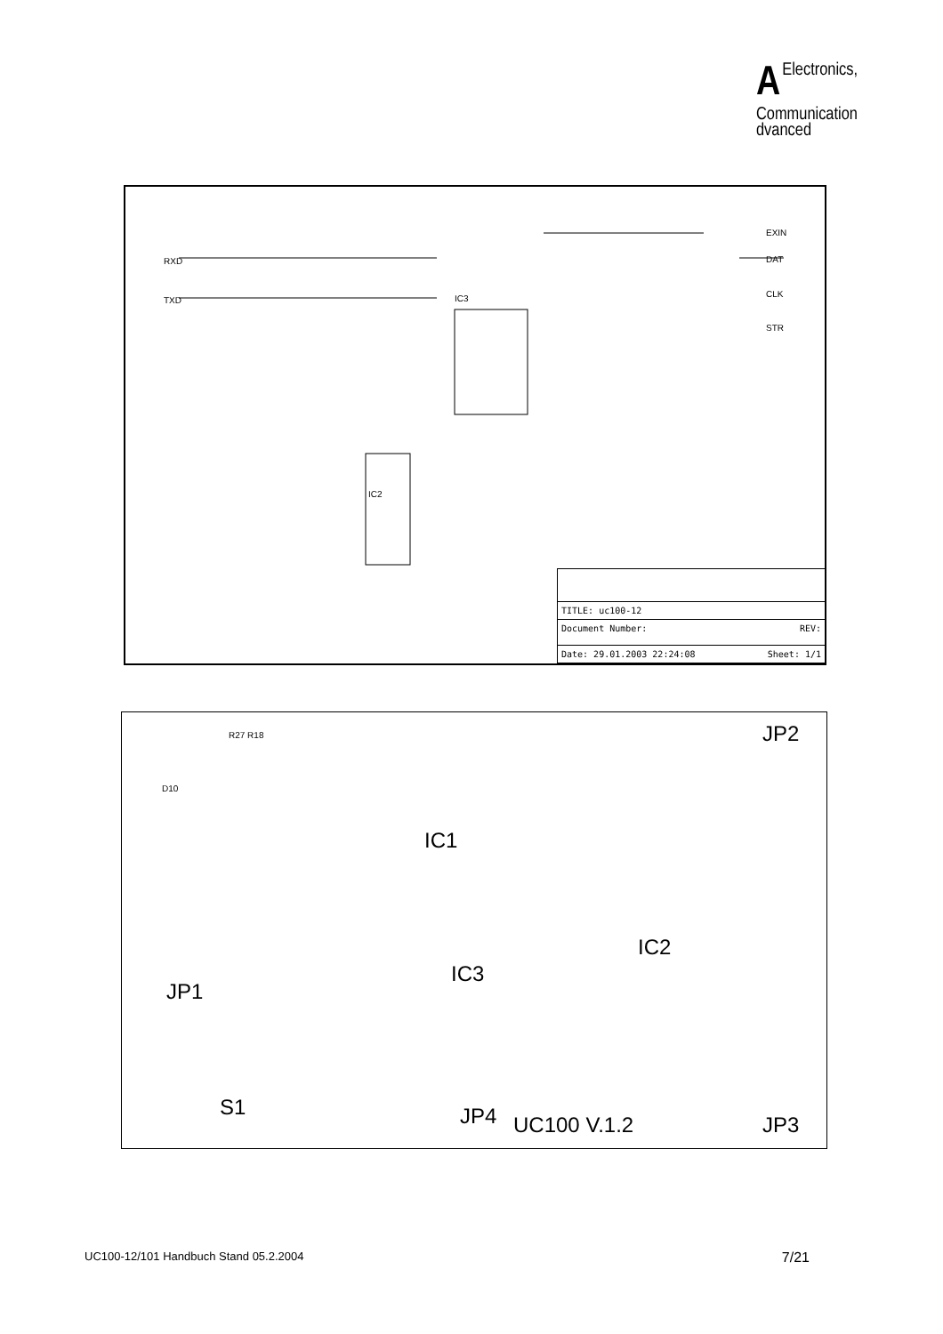AElectronics,
Communication
dvanced
IC3
IC2
RXD
TXD
EXIN
DAT
CLK
STR
TITLE: uc100-12
Document Number: REV:
Date: 29.01.2003 22:24:08 Sheet: 1/1
S1
JP1
IC3
IC1
IC2
JP4 UC100 V.1.2
JP2
JP3
D10
R27 R18
UC100-12/101 Handbuch Stand 05.2.2004 7/21